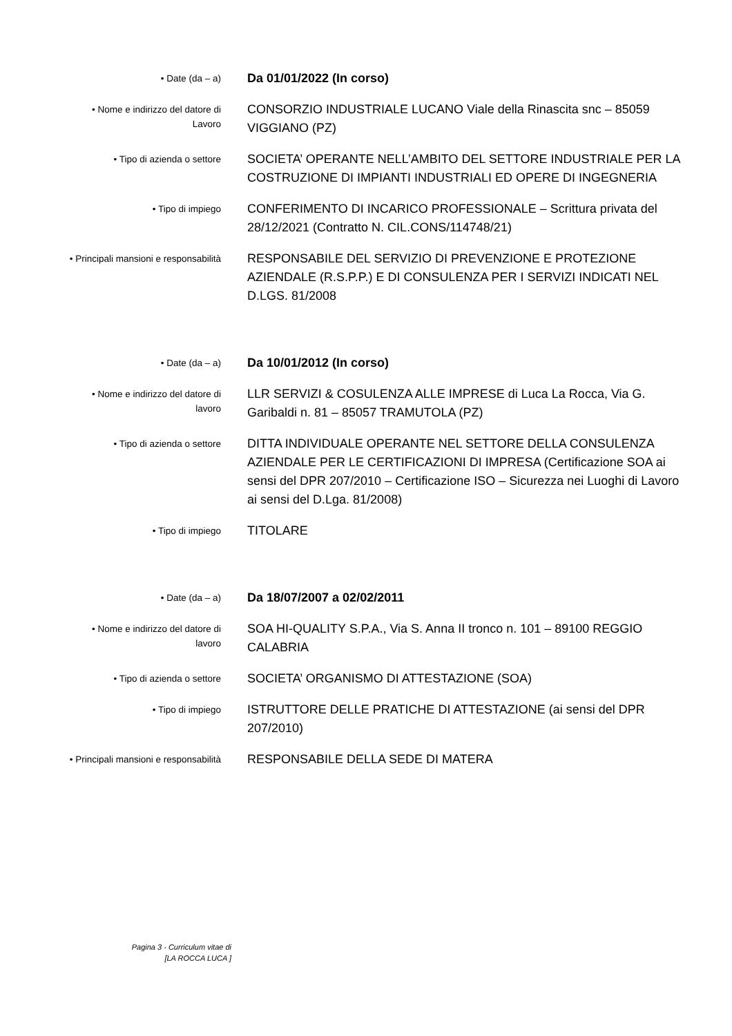• Date (da – a)
Da 01/01/2022 (In corso)
• Nome e indirizzo del datore di
Lavoro
CONSORZIO INDUSTRIALE LUCANO Viale della Rinascita snc – 85059 VIGGIANO (PZ)
• Tipo di azienda o settore
SOCIETA’ OPERANTE NELL’AMBITO DEL SETTORE INDUSTRIALE PER LA COSTRUZIONE DI IMPIANTI INDUSTRIALI ED OPERE DI INGEGNERIA
• Tipo di impiego
CONFERIMENTO DI INCARICO PROFESSIONALE – Scrittura privata del 28/12/2021 (Contratto N. CIL.CONS/114748/21)
• Principali mansioni e responsabilità
RESPONSABILE DEL SERVIZIO DI PREVENZIONE E PROTEZIONE AZIENDALE (R.S.P.P.) E DI CONSULENZA PER I SERVIZI INDICATI NEL D.LGS. 81/2008
• Date (da – a)
Da 10/01/2012 (In corso)
• Nome e indirizzo del datore di
lavoro
LLR SERVIZI & COSULENZA ALLE IMPRESE di Luca La Rocca, Via G. Garibaldi n. 81 – 85057 TRAMUTOLA (PZ)
• Tipo di azienda o settore
DITTA INDIVIDUALE OPERANTE NEL SETTORE DELLA CONSULENZA AZIENDALE PER LE CERTIFICAZIONI DI IMPRESA (Certificazione SOA ai sensi del DPR 207/2010 – Certificazione ISO – Sicurezza nei Luoghi di Lavoro ai sensi del D.Lga. 81/2008)
• Tipo di impiego
TITOLARE
• Date (da – a)
Da 18/07/2007 a 02/02/2011
• Nome e indirizzo del datore di
lavoro
SOA HI-QUALITY S.P.A., Via S. Anna II tronco n. 101 – 89100 REGGIO CALABRIA
• Tipo di azienda o settore
SOCIETA’ ORGANISMO DI ATTESTAZIONE (SOA)
• Tipo di impiego
ISTRUTTORE DELLE PRATICHE DI ATTESTAZIONE (ai sensi del DPR 207/2010)
• Principali mansioni e responsabilità
RESPONSABILE DELLA SEDE DI MATERA
Pagina 3 - Curriculum vitae di
[LA ROCCA LUCA ]